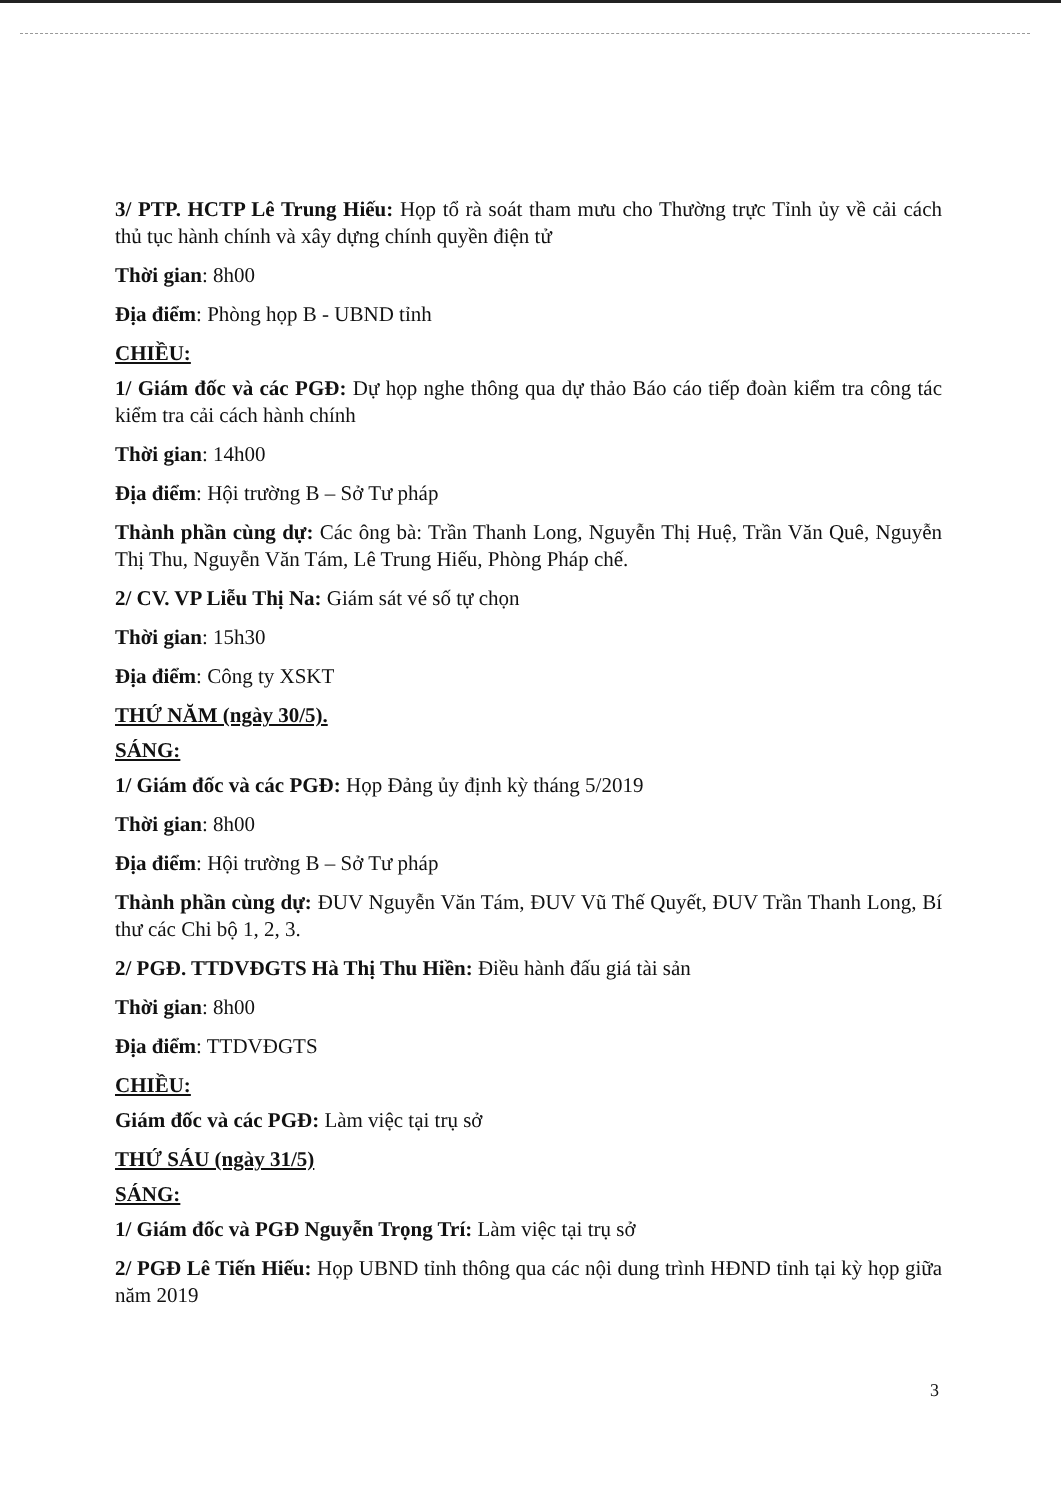3/ PTP. HCTP Lê Trung Hiếu: Họp tổ rà soát tham mưu cho Thường trực Tỉnh ủy về cải cách thủ tục hành chính và xây dựng chính quyền điện tử
Thời gian: 8h00
Địa điểm: Phòng họp B - UBND tỉnh
CHIỀU:
1/ Giám đốc và các PGĐ: Dự họp nghe thông qua dự thảo Báo cáo tiếp đoàn kiểm tra công tác kiểm tra cải cách hành chính
Thời gian: 14h00
Địa điểm: Hội trường B – Sở Tư pháp
Thành phần cùng dự: Các ông bà: Trần Thanh Long, Nguyễn Thị Huệ, Trần Văn Quê, Nguyễn Thị Thu, Nguyễn Văn Tám, Lê Trung Hiếu, Phòng Pháp chế.
2/ CV. VP Liễu Thị Na: Giám sát vé số tự chọn
Thời gian: 15h30
Địa điểm: Công ty XSKT
THỨ NĂM (ngày 30/5).
SÁNG:
1/ Giám đốc và các PGĐ: Họp Đảng ủy định kỳ tháng 5/2019
Thời gian: 8h00
Địa điểm: Hội trường B – Sở Tư pháp
Thành phần cùng dự: ĐUV Nguyễn Văn Tám, ĐUV Vũ Thế Quyết, ĐUV Trần Thanh Long, Bí thư các Chi bộ 1, 2, 3.
2/ PGĐ. TTDVĐGTS Hà Thị Thu Hiền: Điều hành đấu giá tài sản
Thời gian: 8h00
Địa điểm: TTDVĐGTS
CHIỀU:
Giám đốc và các PGĐ: Làm việc tại trụ sở
THỨ SÁU (ngày 31/5)
SÁNG:
1/ Giám đốc và PGĐ Nguyễn Trọng Trí: Làm việc tại trụ sở
2/ PGĐ Lê Tiến Hiếu: Họp UBND tỉnh thông qua các nội dung trình HĐND tỉnh tại kỳ họp giữa năm 2019
3